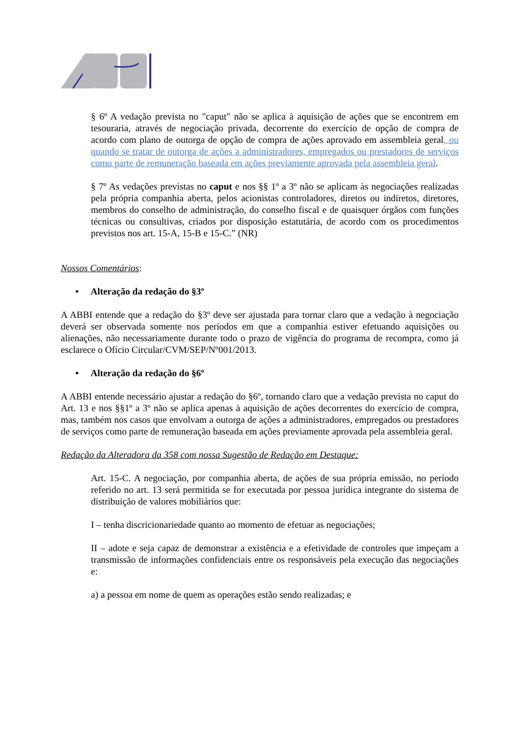§ 6º A vedação prevista no "caput" não se aplica à aquisição de ações que se encontrem em tesouraria, através de negociação privada, decorrente do exercício de opção de compra de acordo com plano de outorga de opção de compra de ações aprovado em assembleia geral, ou quando se tratar de outorga de ações a administradores, empregados ou prestadores de serviços como parte de remuneração baseada em ações previamente aprovada pela assembleia geral.
§ 7º As vedações previstas no caput e nos §§ 1º a 3º não se aplicam às negociações realizadas pela própria companhia aberta, pelos acionistas controladores, diretos ou indiretos, diretores, membros do conselho de administração, do conselho fiscal e de quaisquer órgãos com funções técnicas ou consultivas, criados por disposição estatutária, de acordo com os procedimentos previstos nos art. 15-A, 15-B e 15-C.” (NR)
Nossos Comentários:
• Alteração da redação do §3º
A ABBI entende que a redação do §3º deve ser ajustada para tornar claro que a vedação à negociação deverá ser observada somente nos períodos em que a companhia estiver efetuando aquisições ou alienações, não necessariamente durante todo o prazo de vigência do programa de recompra, como já esclarece o Ofício Circular/CVM/SEP/Nº001/2013.
• Alteração da redação do §6º
A ABBI entende necessário ajustar a redação do §6º, tornando claro que a vedação prevista no caput do Art. 13 e nos §§1º a 3º não se aplica apenas à aquisição de ações decorrentes do exercício de compra, mas, também nos casos que envolvam a outorga de ações a administradores, empregados ou prestadores de serviços como parte de remuneração baseada em ações previamente aprovada pela assembleia geral.
Redação da Alteradora da 358 com nossa Sugestão de Redação em Destaque:
Art. 15-C. A negociação, por companhia aberta, de ações de sua própria emissão, no período referido no art. 13 será permitida se for executada por pessoa jurídica integrante do sistema de distribuição de valores mobiliários que:
I – tenha discricionariedade quanto ao momento de efetuar as negociações;
II – adote e seja capaz de demonstrar a existência e a efetividade de controles que impeçam a transmissão de informações confidenciais entre os responsáveis pela execução das negociações e:
a) a pessoa em nome de quem as operações estão sendo realizadas; e